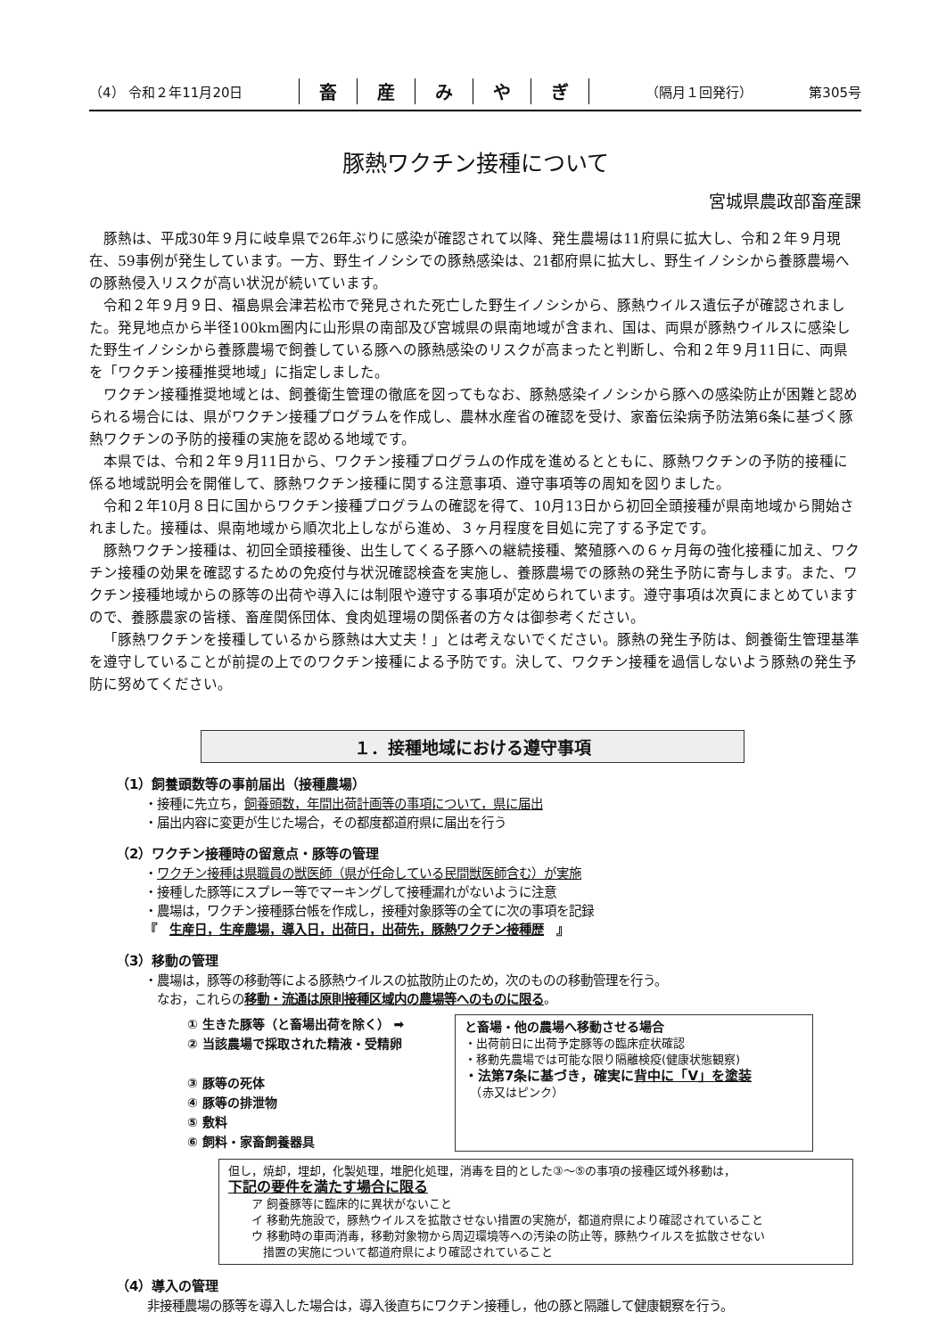（4） 令和２年11月20日 畜産みやぎ （隔月１回発行） 第305号
豚熱ワクチン接種について
宮城県農政部畜産課
豚熱は、平成30年９月に岐阜県で26年ぶりに感染が確認されて以降、発生農場は11府県に拡大し、令和２年９月現在、59事例が発生しています。一方、野生イノシシでの豚熱感染は、21都府県に拡大し、野生イノシシから養豚農場への豚熱侵入リスクが高い状況が続いています。
令和２年９月９日、福島県会津若松市で発見された死亡した野生イノシシから、豚熱ウイルス遺伝子が確認されました。発見地点から半径100km圏内に山形県の南部及び宮城県の県南地域が含まれ、国は、両県が豚熱ウイルスに感染した野生イノシシから養豚農場で飼養している豚への豚熱感染のリスクが高まったと判断し、令和２年９月11日に、両県を「ワクチン接種推奨地域」に指定しました。
ワクチン接種推奨地域とは、飼養衛生管理の徹底を図ってもなお、豚熱感染イノシシから豚への感染防止が困難と認められる場合には、県がワクチン接種プログラムを作成し、農林水産省の確認を受け、家畜伝染病予防法第6条に基づく豚熱ワクチンの予防的接種の実施を認める地域です。
本県では、令和２年９月11日から、ワクチン接種プログラムの作成を進めるとともに、豚熱ワクチンの予防的接種に係る地域説明会を開催して、豚熱ワクチン接種に関する注意事項、遵守事項等の周知を図りました。
令和２年10月８日に国からワクチン接種プログラムの確認を得て、10月13日から初回全頭接種が県南地域から開始されました。接種は、県南地域から順次北上しながら進め、３ヶ月程度を目処に完了する予定です。
豚熱ワクチン接種は、初回全頭接種後、出生してくる子豚への継続接種、繁殖豚への６ヶ月毎の強化接種に加え、ワクチン接種の効果を確認するための免疫付与状況確認検査を実施し、養豚農場での豚熱の発生予防に寄与します。また、ワクチン接種地域からの豚等の出荷や導入には制限や遵守する事項が定められています。遵守事項は次頁にまとめていますので、養豚農家の皆様、畜産関係団体、食肉処理場の関係者の方々は御参考ください。
「豚熱ワクチンを接種しているから豚熱は大丈夫！」とは考えないでください。豚熱の発生予防は、飼養衛生管理基準を遵守していることが前提の上でのワクチン接種による予防です。決して、ワクチン接種を過信しないよう豚熱の発生予防に努めてください。
１．接種地域における遵守事項
（1）飼養頭数等の事前届出（接種農場）
・接種に先立ち，飼養頭数，年間出荷計画等の事項について，県に届出
・届出内容に変更が生じた場合，その都度都道府県に届出を行う
（2）ワクチン接種時の留意点・豚等の管理
・ワクチン接種は県職員の獣医師（県が任命している民間獣医師含む）が実施
・接種した豚等にスプレー等でマーキングして接種漏れがないように注意
・農場は，ワクチン接種豚台帳を作成し，接種対象豚等の全てに次の事項を記録
『　生産日，生産農場，導入日，出荷日，出荷先，豚熱ワクチン接種歴　』
（3）移動の管理
・農場は，豚等の移動等による豚熱ウイルスの拡散防止のため，次のものの移動管理を行う。
　なお，これらの移動・流通は原則接種区域内の農場等へのものに限る。
① 生きた豚等（と畜場出荷を除く） ➡
② 当該農場で採取された精液・受精卵
③ 豚等の死体
④ 豚等の排泄物
⑤ 敷料
⑥ 飼料・家畜飼養器具
と畜場・他の農場へ移動させる場合
・出荷前日に出荷予定豚等の臨床症状確認
・移動先農場では可能な限り隔離検疫(健康状態観察)
・法第7条に基づき，確実に背中に「V」を塗装
　（赤又はピンク）
但し，焼却，埋却，化製処理，堆肥化処理，消毒を目的とした③～⑤の事項の接種区域外移動は，
下記の要件を満たす場合に限る
　　ア 飼養豚等に臨床的に異状がないこと
　　イ 移動先施設で，豚熱ウイルスを拡散させない措置の実施が，都道府県により確認されていること
　　ウ 移動時の車両消毒，移動対象物から周辺環境等への汚染の防止等，豚熱ウイルスを拡散させない
　　　措置の実施について都道府県により確認されていること
（4）導入の管理
非接種農場の豚等を導入した場合は，導入後直ちにワクチン接種し，他の豚と隔離して健康観察を行う。